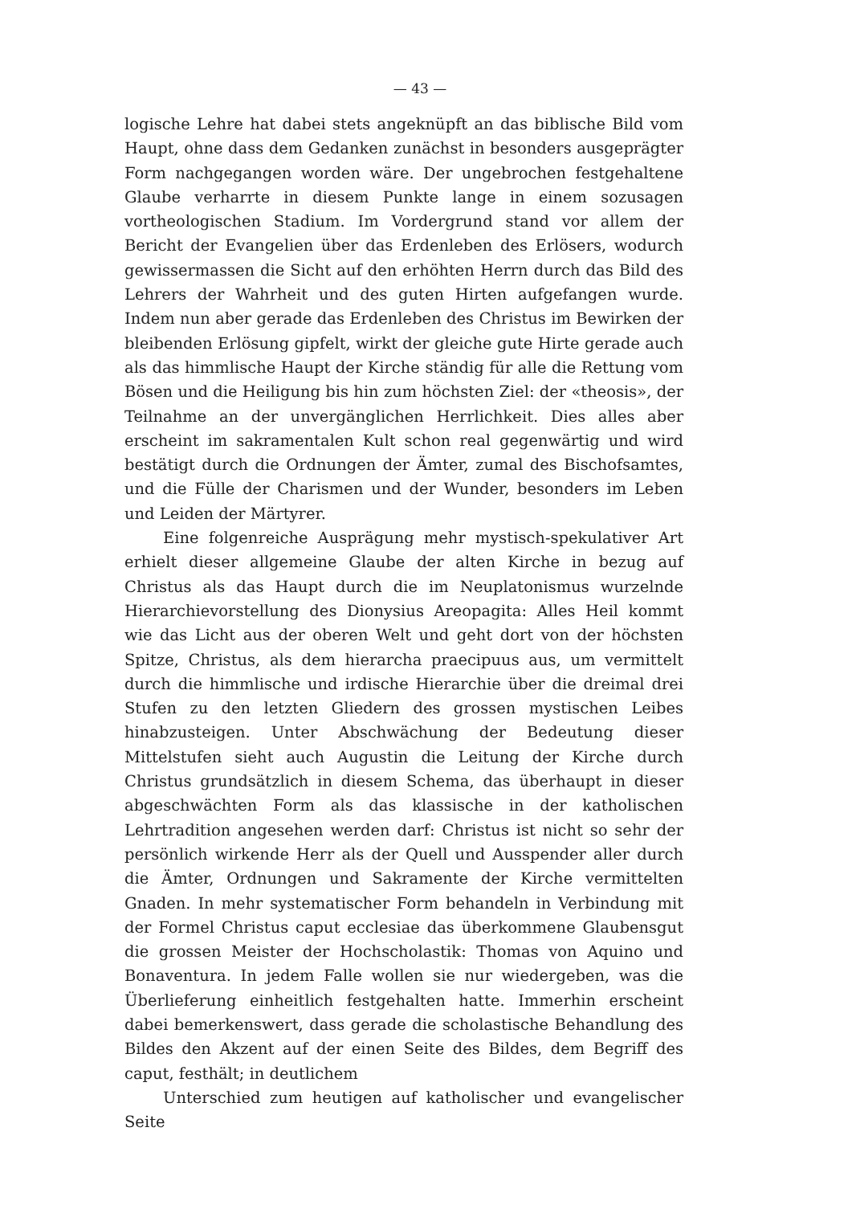— 43 —
logische Lehre hat dabei stets angeknüpft an das biblische Bild vom Haupt, ohne dass dem Gedanken zunächst in besonders ausgeprägter Form nachgegangen worden wäre. Der ungebrochen festgehaltene Glaube verharrte in diesem Punkte lange in einem sozusagen vortheologischen Stadium. Im Vordergrund stand vor allem der Bericht der Evangelien über das Erdenleben des Erlösers, wodurch gewissermassen die Sicht auf den erhöhten Herrn durch das Bild des Lehrers der Wahrheit und des guten Hirten aufgefangen wurde. Indem nun aber gerade das Erdenleben des Christus im Bewirken der bleibenden Erlösung gipfelt, wirkt der gleiche gute Hirte gerade auch als das himmlische Haupt der Kirche ständig für alle die Rettung vom Bösen und die Heiligung bis hin zum höchsten Ziel: der «theosis», der Teilnahme an der unvergänglichen Herrlichkeit. Dies alles aber erscheint im sakramentalen Kult schon real gegenwärtig und wird bestätigt durch die Ordnungen der Ämter, zumal des Bischofsamtes, und die Fülle der Charismen und der Wunder, besonders im Leben und Leiden der Märtyrer.
Eine folgenreiche Ausprägung mehr mystisch-spekulativer Art erhielt dieser allgemeine Glaube der alten Kirche in bezug auf Christus als das Haupt durch die im Neuplatonismus wurzelnde Hierarchievorstellung des Dionysius Areopagita: Alles Heil kommt wie das Licht aus der oberen Welt und geht dort von der höchsten Spitze, Christus, als dem hierarcha praecipuus aus, um vermittelt durch die himmlische und irdische Hierarchie über die dreimal drei Stufen zu den letzten Gliedern des grossen mystischen Leibes hinabzusteigen. Unter Abschwächung der Bedeutung dieser Mittelstufen sieht auch Augustin die Leitung der Kirche durch Christus grundsätzlich in diesem Schema, das überhaupt in dieser abgeschwächten Form als das klassische in der katholischen Lehrtradition angesehen werden darf: Christus ist nicht so sehr der persönlich wirkende Herr als der Quell und Ausspender aller durch die Ämter, Ordnungen und Sakramente der Kirche vermittelten Gnaden. In mehr systematischer Form behandeln in Verbindung mit der Formel Christus caput ecclesiae das überkommene Glaubensgut die grossen Meister der Hochscholastik: Thomas von Aquino und Bonaventura. In jedem Falle wollen sie nur wiedergeben, was die Überlieferung einheitlich festgehalten hatte. Immerhin erscheint dabei bemerkenswert, dass gerade die scholastische Behandlung des Bildes den Akzent auf der einen Seite des Bildes, dem Begriff des caput, festhält; in deutlichem
Unterschied zum heutigen auf katholischer und evangelischer Seite